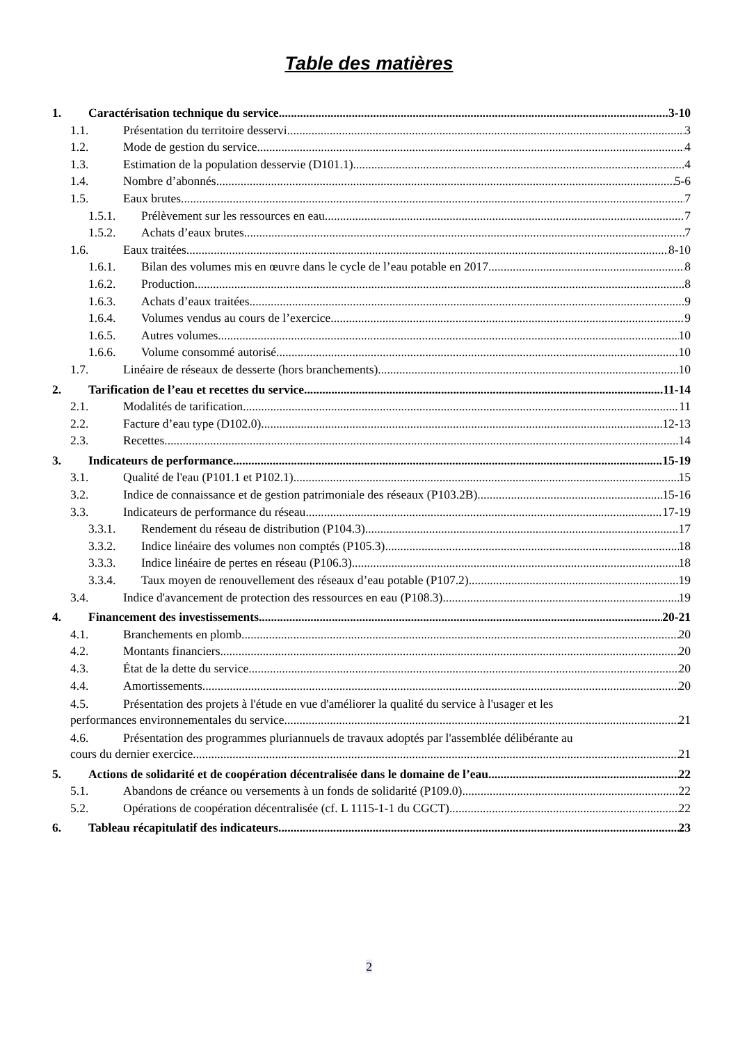Table des matières
1. Caractérisation technique du service 3-10
1.1. Présentation du territoire desservi 3
1.2. Mode de gestion du service 4
1.3. Estimation de la population desservie (D101.1) 4
1.4. Nombre d’abonnés 5-6
1.5. Eaux brutes 7
1.5.1. Prélèvement sur les ressources en eau 7
1.5.2. Achats d’eaux brutes 7
1.6. Eaux traitées 8-10
1.6.1. Bilan des volumes mis en œuvre dans le cycle de l’eau potable en 2017 8
1.6.2. Production 8
1.6.3. Achats d’eaux traitées 9
1.6.4. Volumes vendus au cours de l’exercice 9
1.6.5. Autres volumes 10
1.6.6. Volume consommé autorisé 10
1.7. Linéaire de réseaux de desserte (hors branchements) 10
2. Tarification de l’eau et recettes du service 11-14
2.1. Modalités de tarification 11
2.2. Facture d’eau type (D102.0) 12-13
2.3. Recettes 14
3. Indicateurs de performance 15-19
3.1. Qualité de l'eau (P101.1 et P102.1) 15
3.2. Indice de connaissance et de gestion patrimoniale des réseaux (P103.2B) 15-16
3.3. Indicateurs de performance du réseau 17-19
3.3.1. Rendement du réseau de distribution (P104.3) 17
3.3.2. Indice linéaire des volumes non comptés (P105.3) 18
3.3.3. Indice linéaire de pertes en réseau (P106.3) 18
3.3.4. Taux moyen de renouvellement des réseaux d’eau potable (P107.2) 19
3.4. Indice d'avancement de protection des ressources en eau (P108.3) 19
4. Financement des investissements 20-21
4.1. Branchements en plomb 20
4.2. Montants financiers 20
4.3. État de la dette du service 20
4.4. Amortissements 20
4.5. Présentation des projets à l'étude en vue d'améliorer la qualité du service à l'usager et les
performances environnementales du service 21
4.6. Présentation des programmes pluriannuels de travaux adoptés par l'assemblée délibérante au
cours du dernier exercice 21
5. Actions de solidarité et de coopération décentralisée dans le domaine de l’eau 22
5.1. Abandons de créance ou versements à un fonds de solidarité (P109.0) 22
5.2. Opérations de coopération décentralisée (cf. L 1115-1-1 du CGCT) 22
6. Tableau récapitulatif des indicateurs 23
2